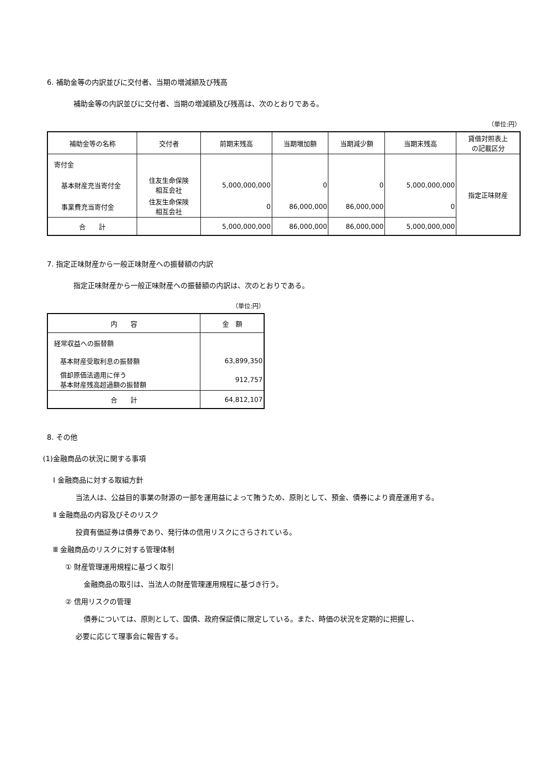6. 補助金等の内訳並びに交付者、当期の増減額及び残高
補助金等の内訳並びに交付者、当期の増減額及び残高は、次のとおりである。
（単位:円）
| 補助金等の名称 | 交付者 | 前期末残高 | 当期増加額 | 当期減少額 | 当期末残高 | 貸借対照表上 の記載区分 |
| --- | --- | --- | --- | --- | --- | --- |
| 寄付金 | | | | | | 指定正味財産 |
| 基本財産充当寄付金 | 住友生命保険 相互会社 | 5,000,000,000 | 0 | 0 | 5,000,000,000 | |
| 事業費充当寄付金 | 住友生命保険 相互会社 | 0 | 86,000,000 | 86,000,000 | 0 | |
| 合 計 | | 5,000,000,000 | 86,000,000 | 86,000,000 | 5,000,000,000 | |
7. 指定正味財産から一般正味財産への振替額の内訳
指定正味財産から一般正味財産への振替額の内訳は、次のとおりである。
（単位:円）
| 内 容 | 金 額 |
| --- | --- |
| 経常収益への振替額 | |
| 基本財産受取利息の振替額 | 63,899,350 |
| 償却原価法適用に伴う 基本財産残高超過額の振替額 | 912,757 |
| 合 計 | 64,812,107 |
8. その他
(1)金融商品の状況に関する事項
Ⅰ 金融商品に対する取組方針
当法人は、公益目的事業の財源の一部を運用益によって賄うため、原則として、預金、債券により資産運用する。
Ⅱ 金融商品の内容及びそのリスク
投資有価証券は債券であり、発行体の信用リスクにさらされている。
Ⅲ 金融商品のリスクに対する管理体制
① 財産管理運用規程に基づく取引
金融商品の取引は、当法人の財産管理運用規程に基づき行う。
② 信用リスクの管理
債券については、原則として、国債、政府保証債に限定している。また、時価の状況を定期的に把握し、
必要に応じて理事会に報告する。